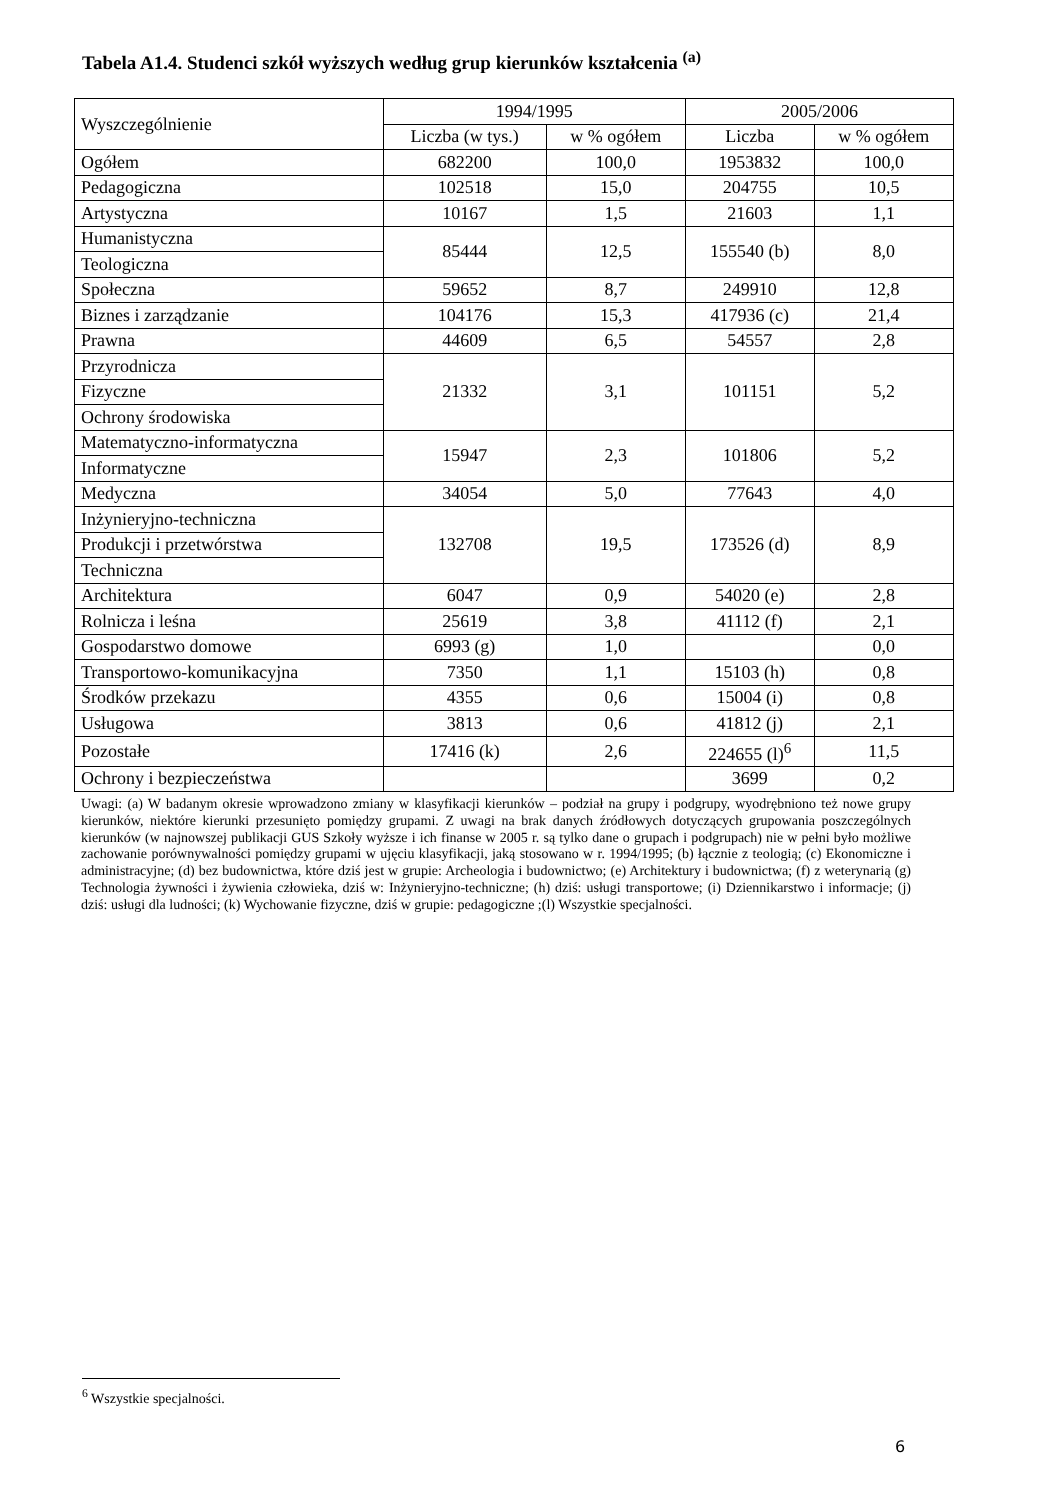Tabela A1.4. Studenci szkół wyższych według grup kierunków kształcenia <sup>(a)</sup>
| Wyszczególnienie | 1994/1995 | | 2005/2006 | |
| --- | --- | --- | --- | --- |
| | Liczba (w tys.) | w % ogółem | Liczba | w % ogółem |
| Ogółem | 682200 | 100,0 | 1953832 | 100,0 |
| Pedagogiczna | 102518 | 15,0 | 204755 | 10,5 |
| Artystyczna | 10167 | 1,5 | 21603 | 1,1 |
| Humanistyczna | 85444 | 12,5 | 155540 (b) | 8,0 |
| Teologiczna | | | | |
| Społeczna | 59652 | 8,7 | 249910 | 12,8 |
| Biznes i zarządzanie | 104176 | 15,3 | 417936 (c) | 21,4 |
| Prawna | 44609 | 6,5 | 54557 | 2,8 |
| Przyrodnicza | 21332 | 3,1 | 101151 | 5,2 |
| Fizyczne | | | | |
| Ochrony środowiska | | | | |
| Matematyczno-informatyczna | 15947 | 2,3 | 101806 | 5,2 |
| Informatyczne | | | | |
| Medyczna | 34054 | 5,0 | 77643 | 4,0 |
| Inżynieryjno-techniczna | 132708 | 19,5 | 173526 (d) | 8,9 |
| Produkcji i przetwórstwa | | | | |
| Techniczna | | | | |
| Architektura | 6047 | 0,9 | 54020 (e) | 2,8 |
| Rolnicza i leśna | 25619 | 3,8 | 41112 (f) | 2,1 |
| Gospodarstwo domowe | 6993 (g) | 1,0 | | 0,0 |
| Transportowo-komunikacyjna | 7350 | 1,1 | 15103 (h) | 0,8 |
| Środków przekazu | 4355 | 0,6 | 15004 (i) | 0,8 |
| Usługowa | 3813 | 0,6 | 41812 (j) | 2,1 |
| Pozostałe | 17416 (k) | 2,6 | 224655 (l)<sup>6</sup> | 11,5 |
| Ochrony i bezpieczeństwa | | | 3699 | 0,2 |
Uwagi: (a) W badanym okresie wprowadzono zmiany w klasyfikacji kierunków – podział na grupy i podgrupy, wyodrębniono też nowe grupy kierunków, niektóre kierunki przesunięto pomiędzy grupami. Z uwagi na brak danych źródłowych dotyczących grupowania poszczególnych kierunków (w najnowszej publikacji GUS Szkoły wyższe i ich finanse w 2005 r. są tylko dane o grupach i podgrupach) nie w pełni było możliwe zachowanie porównywalności pomiędzy grupami w ujęciu klasyfikacji, jaką stosowano w r. 1994/1995; (b) łącznie z teologią; (c) Ekonomiczne i administracyjne; (d) bez budownictwa, które dziś jest w grupie: Archeologia i budownictwo; (e) Architektury i budownictwa; (f) z weterynarią (g) Technologia żywności i żywienia człowieka, dziś w: Inżynieryjno-techniczne; (h) dziś: usługi transportowe; (i) Dziennikarstwo i informacje; (j) dziś: usługi dla ludności; (k) Wychowanie fizyczne, dziś w grupie: pedagogiczne ;(l) Wszystkie specjalności.
<sup>6</sup> Wszystkie specjalności.
6